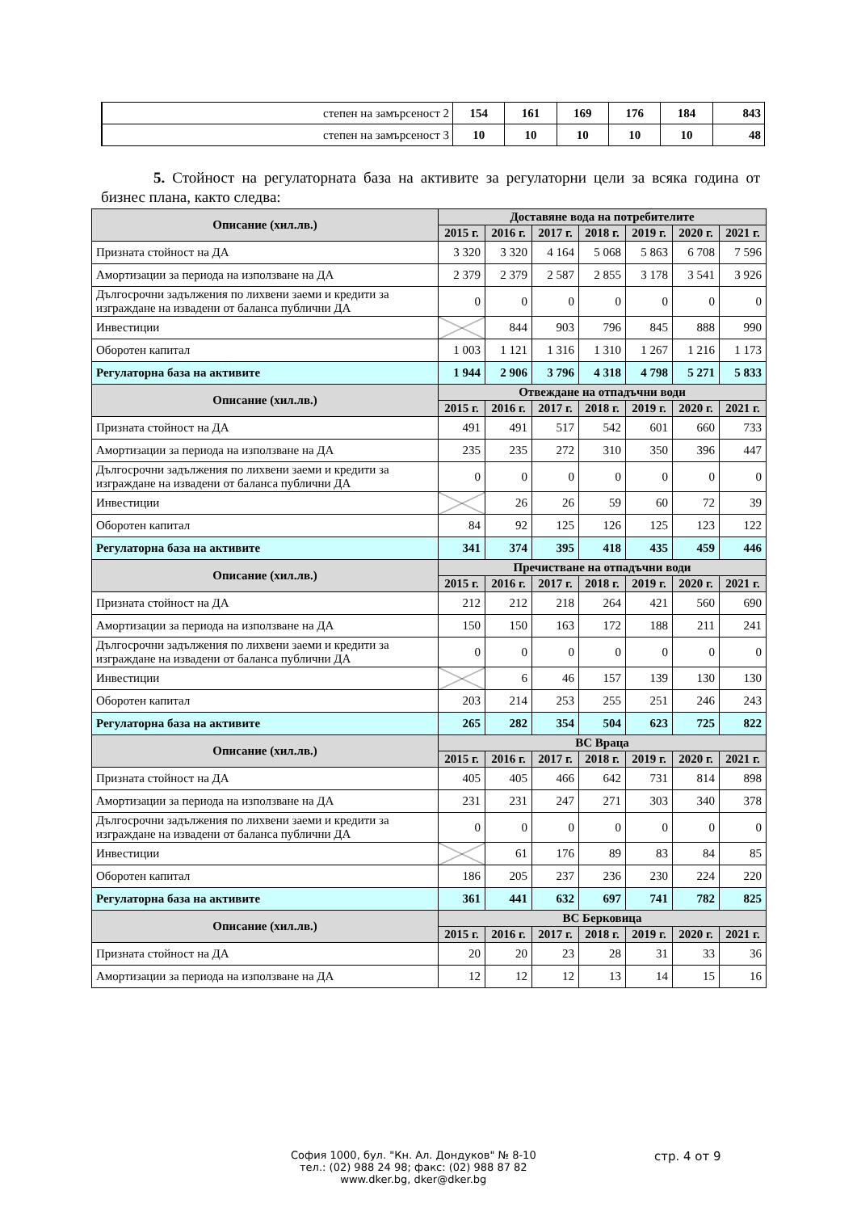| степен на замърсеност 2 | 154 | 161 | 169 | 176 | 184 | 843 |
| степен на замърсеност 3 | 10 | 10 | 10 | 10 | 10 | 48 |
5. Стойност на регулаторната база на активите за регулаторни цели за всяка година от бизнес плана, както следва:
| Описание (хил.лв.) | Доставяне вода на потребителите | | | | | | |
| --- | --- | --- | --- | --- | --- | --- | --- |
| | 2015 г. | 2016 г. | 2017 г. | 2018 г. | 2019 г. | 2020 г. | 2021 г. |
| Призната стойност на ДА | 3 320 | 3 320 | 4 164 | 5 068 | 5 863 | 6 708 | 7 596 |
| Амортизации за периода на използване на ДА | 2 379 | 2 379 | 2 587 | 2 855 | 3 178 | 3 541 | 3 926 |
| Дългосрочни задължения по лихвени заеми и кредити за изграждане на извадени от баланса публични ДА | 0 | 0 | 0 | 0 | 0 | 0 | 0 |
| Инвестиции | | 844 | 903 | 796 | 845 | 888 | 990 |
| Оборотен капитал | 1 003 | 1 121 | 1 316 | 1 310 | 1 267 | 1 216 | 1 173 |
| Регулаторна база на активите | 1 944 | 2 906 | 3 796 | 4 318 | 4 798 | 5 271 | 5 833 |
| Описание (хил.лв.) | Отвеждане на отпадъчни води | | | | | | |
| | 2015 г. | 2016 г. | 2017 г. | 2018 г. | 2019 г. | 2020 г. | 2021 г. |
| Призната стойност на ДА | 491 | 491 | 517 | 542 | 601 | 660 | 733 |
| Амортизации за периода на използване на ДА | 235 | 235 | 272 | 310 | 350 | 396 | 447 |
| Дългосрочни задължения по лихвени заеми и кредити за изграждане на извадени от баланса публични ДА | 0 | 0 | 0 | 0 | 0 | 0 | 0 |
| Инвестиции | | 26 | 26 | 59 | 60 | 72 | 39 |
| Оборотен капитал | 84 | 92 | 125 | 126 | 125 | 123 | 122 |
| Регулаторна база на активите | 341 | 374 | 395 | 418 | 435 | 459 | 446 |
| Описание (хил.лв.) | Пречистване на отпадъчни води | | | | | | |
| | 2015 г. | 2016 г. | 2017 г. | 2018 г. | 2019 г. | 2020 г. | 2021 г. |
| Призната стойност на ДА | 212 | 212 | 218 | 264 | 421 | 560 | 690 |
| Амортизации за периода на използване на ДА | 150 | 150 | 163 | 172 | 188 | 211 | 241 |
| Дългосрочни задължения по лихвени заеми и кредити за изграждане на извадени от баланса публични ДА | 0 | 0 | 0 | 0 | 0 | 0 | 0 |
| Инвестиции | | 6 | 46 | 157 | 139 | 130 | 130 |
| Оборотен капитал | 203 | 214 | 253 | 255 | 251 | 246 | 243 |
| Регулаторна база на активите | 265 | 282 | 354 | 504 | 623 | 725 | 822 |
| Описание (хил.лв.) | ВС Враца | | | | | | |
| | 2015 г. | 2016 г. | 2017 г. | 2018 г. | 2019 г. | 2020 г. | 2021 г. |
| Призната стойност на ДА | 405 | 405 | 466 | 642 | 731 | 814 | 898 |
| Амортизации за периода на използване на ДА | 231 | 231 | 247 | 271 | 303 | 340 | 378 |
| Дългосрочни задължения по лихвени заеми и кредити за изграждане на извадени от баланса публични ДА | 0 | 0 | 0 | 0 | 0 | 0 | 0 |
| Инвестиции | | 61 | 176 | 89 | 83 | 84 | 85 |
| Оборотен капитал | 186 | 205 | 237 | 236 | 230 | 224 | 220 |
| Регулаторна база на активите | 361 | 441 | 632 | 697 | 741 | 782 | 825 |
| Описание (хил.лв.) | ВС Берковица | | | | | | |
| | 2015 г. | 2016 г. | 2017 г. | 2018 г. | 2019 г. | 2020 г. | 2021 г. |
| Призната стойност на ДА | 20 | 20 | 23 | 28 | 31 | 33 | 36 |
| Амортизации за периода на използване на ДА | 12 | 12 | 12 | 13 | 14 | 15 | 16 |
София 1000, бул. "Кн. Ал. Дондуков" № 8-10
тел.: (02) 988 24 98; факс: (02) 988 87 82
www.dker.bg, dker@dker.bg
стр. 4 от 9